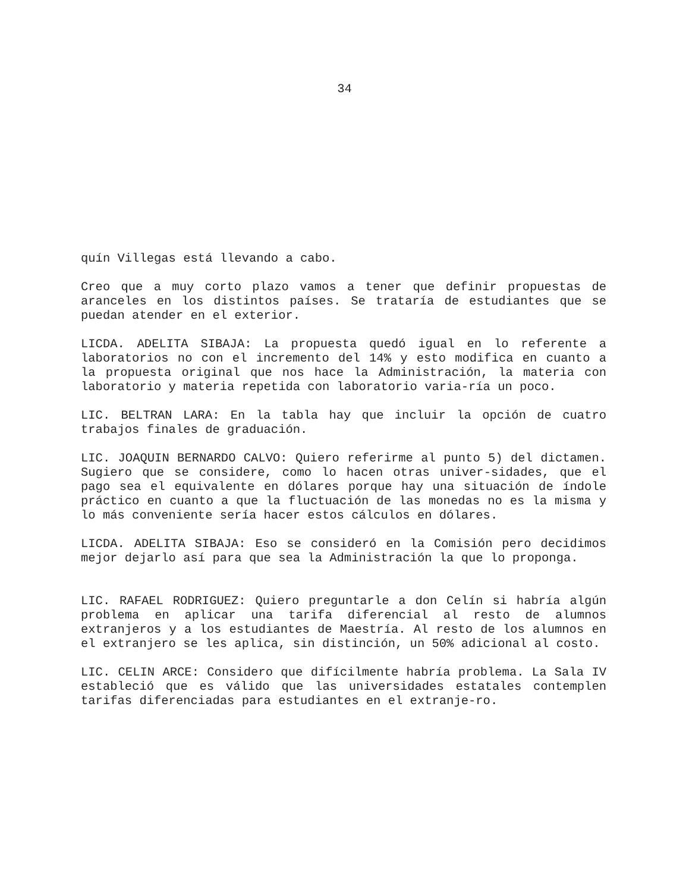34
quín Villegas está llevando a cabo.
Creo que a muy corto plazo vamos a tener que definir propuestas de aranceles en los distintos países. Se trataría de estudiantes que se puedan atender en el exterior.
LICDA. ADELITA SIBAJA: La propuesta quedó igual en lo referente a laboratorios no con el incremento del 14% y esto modifica en cuanto a la propuesta original que nos hace la Administración, la materia con laboratorio y materia repetida con laboratorio varia-ría un poco.
LIC. BELTRAN LARA: En la tabla hay que incluir la opción de cuatro trabajos finales de graduación.
LIC. JOAQUIN BERNARDO CALVO: Quiero referirme al punto 5) del dictamen. Sugiero que se considere, como lo hacen otras univer-sidades, que el pago sea el equivalente en dólares porque hay una situación de índole práctico en cuanto a que la fluctuación de las monedas no es la misma y lo más conveniente sería hacer estos cálculos en dólares.
LICDA. ADELITA SIBAJA: Eso se consideró en la Comisión pero decidimos mejor dejarlo así para que sea la Administración la que lo proponga.
LIC. RAFAEL RODRIGUEZ: Quiero preguntarle a don Celín si habría algún problema en aplicar una tarifa diferencial al resto de alumnos extranjeros y a los estudiantes de Maestría. Al resto de los alumnos en el extranjero se les aplica, sin distinción, un 50% adicional al costo.
LIC. CELIN ARCE: Considero que difícilmente habría problema. La Sala IV estableció que es válido que las universidades estatales contemplen tarifas diferenciadas para estudiantes en el extranje-ro.